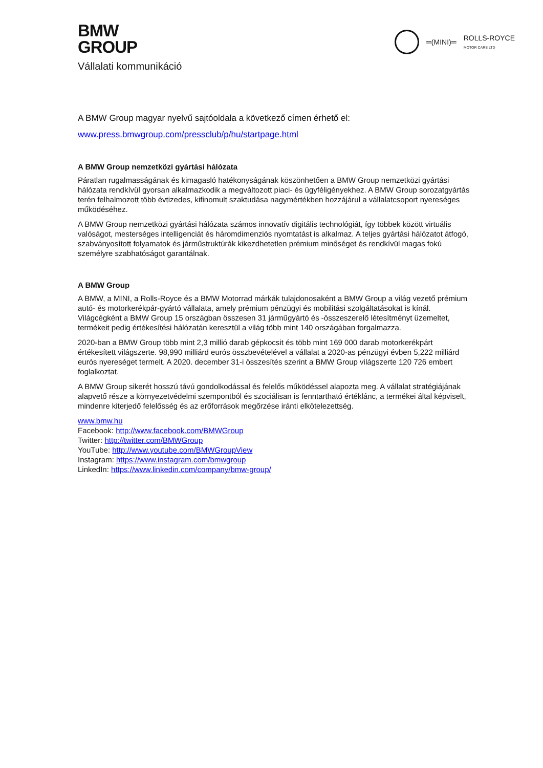BMW
GROUP
Vállalati kommunikáció
═(MINI)═ ROLLS-ROYCE
MOTOR CARS LTD
A BMW Group magyar nyelvű sajtóoldala a következő címen érhető el:
www.press.bmwgroup.com/pressclub/p/hu/startpage.html
A BMW Group nemzetközi gyártási hálózata
Páratlan rugalmasságának és kimagasló hatékonyságának köszönhetően a BMW Group nemzetközi gyártási hálózata rendkívül gyorsan alkalmazkodik a megváltozott piaci- és ügyféligényekhez. A BMW Group sorozatgyártás terén felhalmozott több évtizedes, kifinomult szaktudása nagymértékben hozzájárul a vállalatcsoport nyereséges működéséhez.
A BMW Group nemzetközi gyártási hálózata számos innovatív digitális technológiát, így többek között virtuális valóságot, mesterséges intelligenciát és háromdimenziós nyomtatást is alkalmaz. A teljes gyártási hálózatot átfogó, szabványosított folyamatok és járműstruktúrák kikezdhetetlen prémium minőséget és rendkívül magas fokú személyre szabhatóságot garantálnak.
A BMW Group
A BMW, a MINI, a Rolls-Royce és a BMW Motorrad márkák tulajdonosaként a BMW Group a világ vezető prémium autó- és motorkerékpár-gyártó vállalata, amely prémium pénzügyi és mobilitási szolgáltatásokat is kínál. Világcégként a BMW Group 15 országban összesen 31 járműgyártó és -összeszerelő létesítményt üzemeltet, termékeit pedig értékesítési hálózatán keresztül a világ több mint 140 országában forgalmazza.
2020-ban a BMW Group több mint 2,3 millió darab gépkocsit és több mint 169 000 darab motorkerékpárt értékesített világszerte. 98,990 milliárd eurós összbevételével a vállalat a 2020-as pénzügyi évben 5,222 milliárd eurós nyereséget termelt. A 2020. december 31-i összesítés szerint a BMW Group világszerte 120 726 embert foglalkoztat.
A BMW Group sikerét hosszú távú gondolkodással és felelős működéssel alapozta meg. A vállalat stratégiájának alapvető része a környezetvédelmi szempontból és szociálisan is fenntartható értéklánc, a termékei által képviselt, mindenre kiterjedő felelősség és az erőforrások megőrzése iránti elkötelezettség.
www.bmw.hu
Facebook: http://www.facebook.com/BMWGroup
Twitter: http://twitter.com/BMWGroup
YouTube: http://www.youtube.com/BMWGroupView
Instagram: https://www.instagram.com/bmwgroup
LinkedIn: https://www.linkedin.com/company/bmw-group/